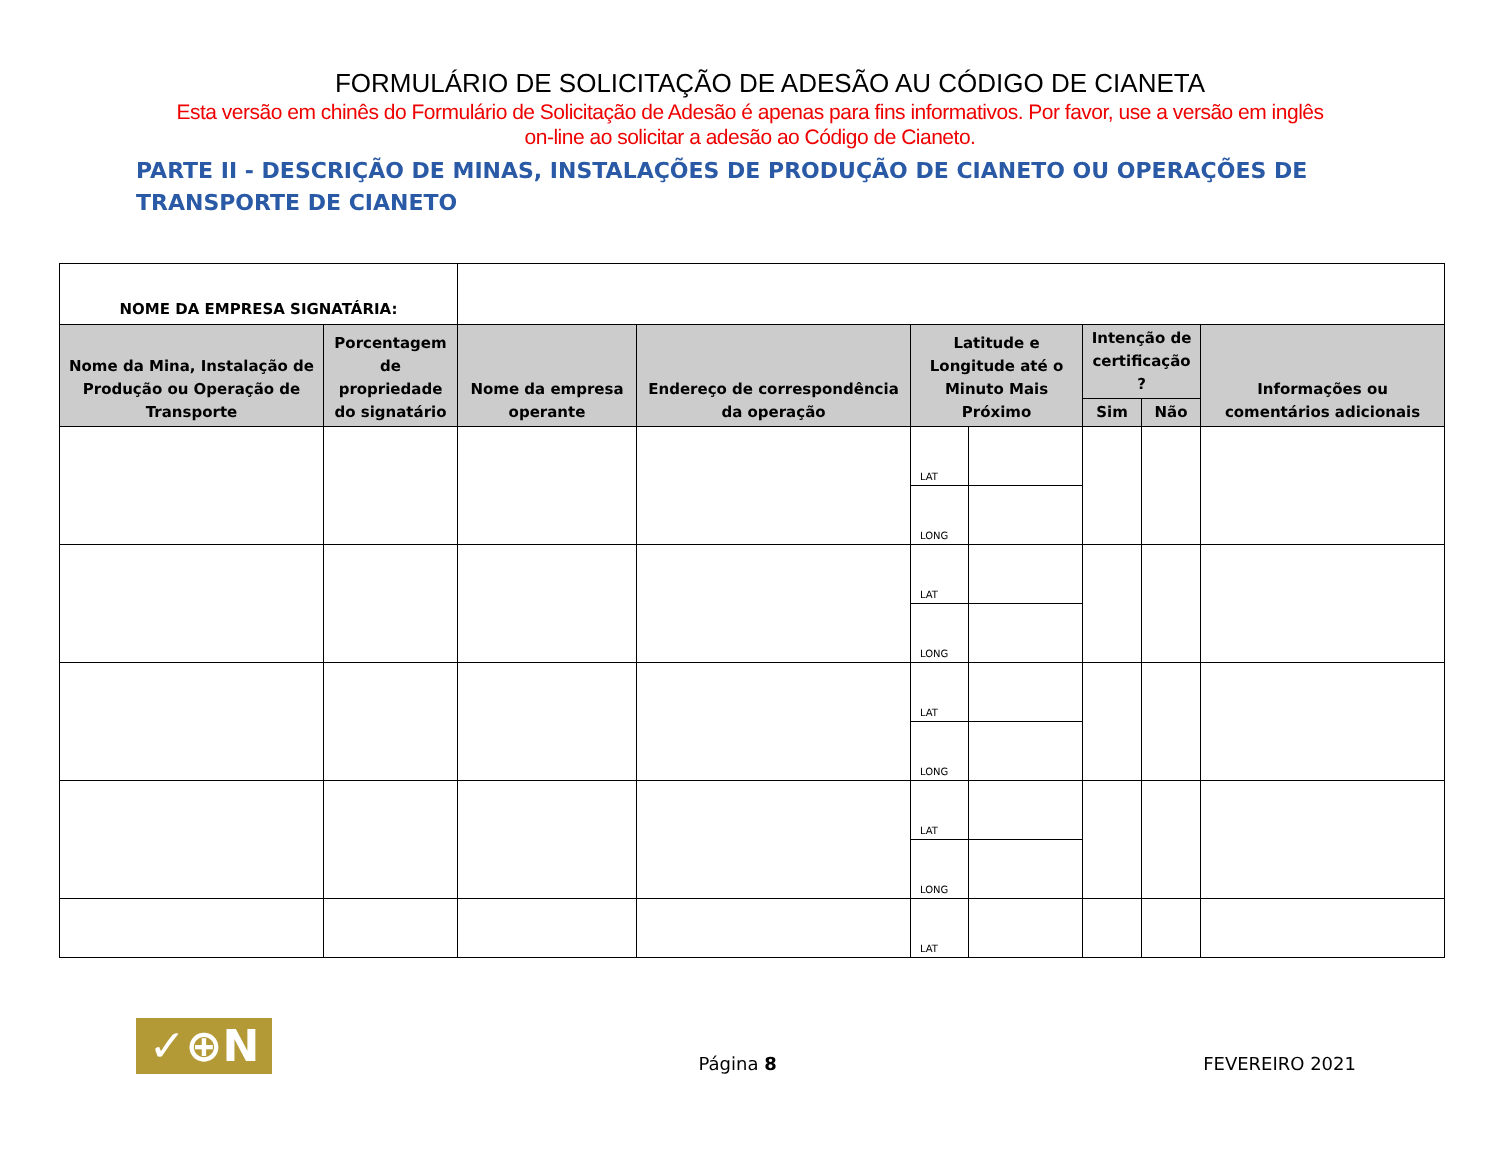FORMULÁRIO DE SOLICITAÇÃO DE ADESÃO AU CÓDIGO DE CIANETA
Esta versão em chinês do Formulário de Solicitação de Adesão é apenas para fins informativos. Por favor, use a versão em inglês
on-line ao solicitar a adesão ao Código de Cianeto.
PARTE II - DESCRIÇÃO DE MINAS, INSTALAÇÕES DE PRODUÇÃO DE CIANETO OU OPERAÇÕES DE TRANSPORTE DE CIANETO
| NOME DA EMPRESA SIGNATÁRIA: | | | | | | | | |
| Nome da Mina, Instalação de Produção ou Operação de Transporte | Porcentagem de propriedade do signatário | Nome da empresa operante | Endereço de correspondência da operação | Latitude e Longitude até o Minuto Mais Próximo | | Intenção de certificação ? | | Informações ou comentários adicionais |
| | | | | | | Sim | Não | |
| | | | | LAT | | | | |
| | | | | LONG | | | | |
| | | | | LAT | | | | |
| | | | | LONG | | | | |
| | | | | LAT | | | | |
| | | | | LONG | | | | |
| | | | | LAT | | | | |
| | | | | LONG | | | | |
| | | | | LAT | | | | |
✓⊕N
Página 8
FEVEREIRO 2021